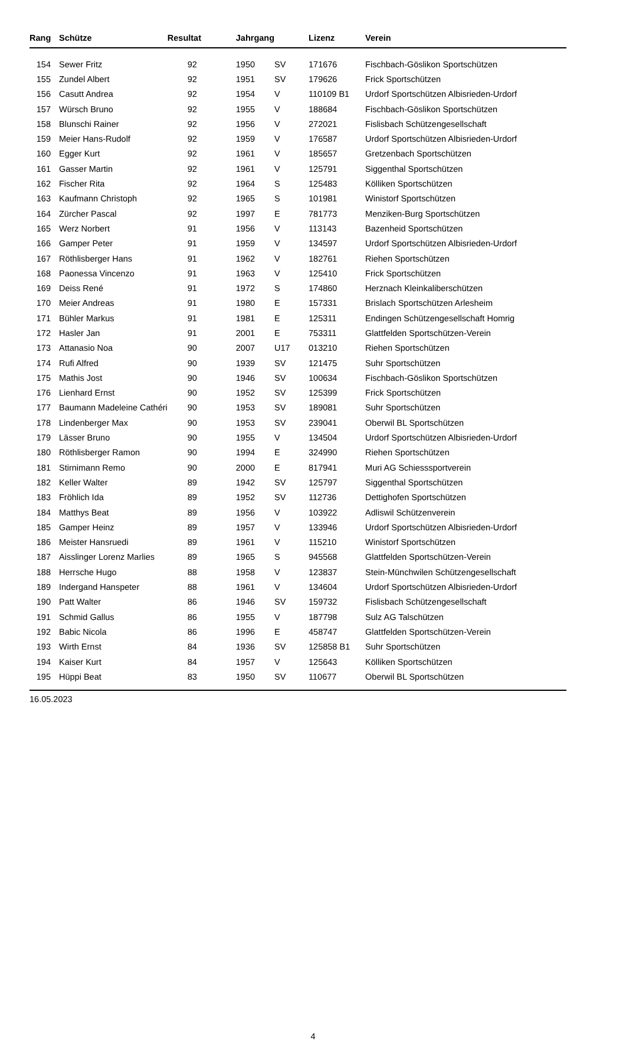| Rang | Schütze | Resultat | Jahrgang | | Lizenz | Verein |
| --- | --- | --- | --- | --- | --- | --- |
| 154 | Sewer Fritz | 92 | 1950 | SV | 171676 | Fischbach-Göslikon Sportschützen |
| 155 | Zundel Albert | 92 | 1951 | SV | 179626 | Frick Sportschützen |
| 156 | Casutt Andrea | 92 | 1954 | V | 110109 B1 | Urdorf Sportschützen Albisrieden-Urdorf |
| 157 | Würsch Bruno | 92 | 1955 | V | 188684 | Fischbach-Göslikon Sportschützen |
| 158 | Blunschi Rainer | 92 | 1956 | V | 272021 | Fislisbach Schützengesellschaft |
| 159 | Meier Hans-Rudolf | 92 | 1959 | V | 176587 | Urdorf Sportschützen Albisrieden-Urdorf |
| 160 | Egger Kurt | 92 | 1961 | V | 185657 | Gretzenbach Sportschützen |
| 161 | Gasser Martin | 92 | 1961 | V | 125791 | Siggenthal Sportschützen |
| 162 | Fischer Rita | 92 | 1964 | S | 125483 | Kölliken Sportschützen |
| 163 | Kaufmann Christoph | 92 | 1965 | S | 101981 | Winistorf Sportschützen |
| 164 | Zürcher Pascal | 92 | 1997 | E | 781773 | Menziken-Burg Sportschützen |
| 165 | Werz Norbert | 91 | 1956 | V | 113143 | Bazenheid Sportschützen |
| 166 | Gamper Peter | 91 | 1959 | V | 134597 | Urdorf Sportschützen Albisrieden-Urdorf |
| 167 | Röthlisberger Hans | 91 | 1962 | V | 182761 | Riehen Sportschützen |
| 168 | Paonessa Vincenzo | 91 | 1963 | V | 125410 | Frick Sportschützen |
| 169 | Deiss René | 91 | 1972 | S | 174860 | Herznach Kleinkaliberschützen |
| 170 | Meier Andreas | 91 | 1980 | E | 157331 | Brislach Sportschützen Arlesheim |
| 171 | Bühler Markus | 91 | 1981 | E | 125311 | Endingen Schützengesellschaft Homrig |
| 172 | Hasler Jan | 91 | 2001 | E | 753311 | Glattfelden Sportschützen-Verein |
| 173 | Attanasio Noa | 90 | 2007 | U17 | 013210 | Riehen Sportschützen |
| 174 | Rufi Alfred | 90 | 1939 | SV | 121475 | Suhr Sportschützen |
| 175 | Mathis Jost | 90 | 1946 | SV | 100634 | Fischbach-Göslikon Sportschützen |
| 176 | Lienhard Ernst | 90 | 1952 | SV | 125399 | Frick Sportschützen |
| 177 | Baumann Madeleine Cathéri | 90 | 1953 | SV | 189081 | Suhr Sportschützen |
| 178 | Lindenberger Max | 90 | 1953 | SV | 239041 | Oberwil BL Sportschützen |
| 179 | Lässer Bruno | 90 | 1955 | V | 134504 | Urdorf Sportschützen Albisrieden-Urdorf |
| 180 | Röthlisberger Ramon | 90 | 1994 | E | 324990 | Riehen Sportschützen |
| 181 | Stirnimann Remo | 90 | 2000 | E | 817941 | Muri AG Schiesssportverein |
| 182 | Keller Walter | 89 | 1942 | SV | 125797 | Siggenthal Sportschützen |
| 183 | Fröhlich Ida | 89 | 1952 | SV | 112736 | Dettighofen Sportschützen |
| 184 | Matthys Beat | 89 | 1956 | V | 103922 | Adliswil Schützenverein |
| 185 | Gamper Heinz | 89 | 1957 | V | 133946 | Urdorf Sportschützen Albisrieden-Urdorf |
| 186 | Meister Hansruedi | 89 | 1961 | V | 115210 | Winistorf Sportschützen |
| 187 | Aisslinger Lorenz Marlies | 89 | 1965 | S | 945568 | Glattfelden Sportschützen-Verein |
| 188 | Herrsche Hugo | 88 | 1958 | V | 123837 | Stein-Münchwilen Schützengesellschaft |
| 189 | Indergand Hanspeter | 88 | 1961 | V | 134604 | Urdorf Sportschützen Albisrieden-Urdorf |
| 190 | Patt Walter | 86 | 1946 | SV | 159732 | Fislisbach Schützengesellschaft |
| 191 | Schmid Gallus | 86 | 1955 | V | 187798 | Sulz AG Talschützen |
| 192 | Babic Nicola | 86 | 1996 | E | 458747 | Glattfelden Sportschützen-Verein |
| 193 | Wirth Ernst | 84 | 1936 | SV | 125858 B1 | Suhr Sportschützen |
| 194 | Kaiser Kurt | 84 | 1957 | V | 125643 | Kölliken Sportschützen |
| 195 | Hüppi Beat | 83 | 1950 | SV | 110677 | Oberwil BL Sportschützen |
16.05.2023
4